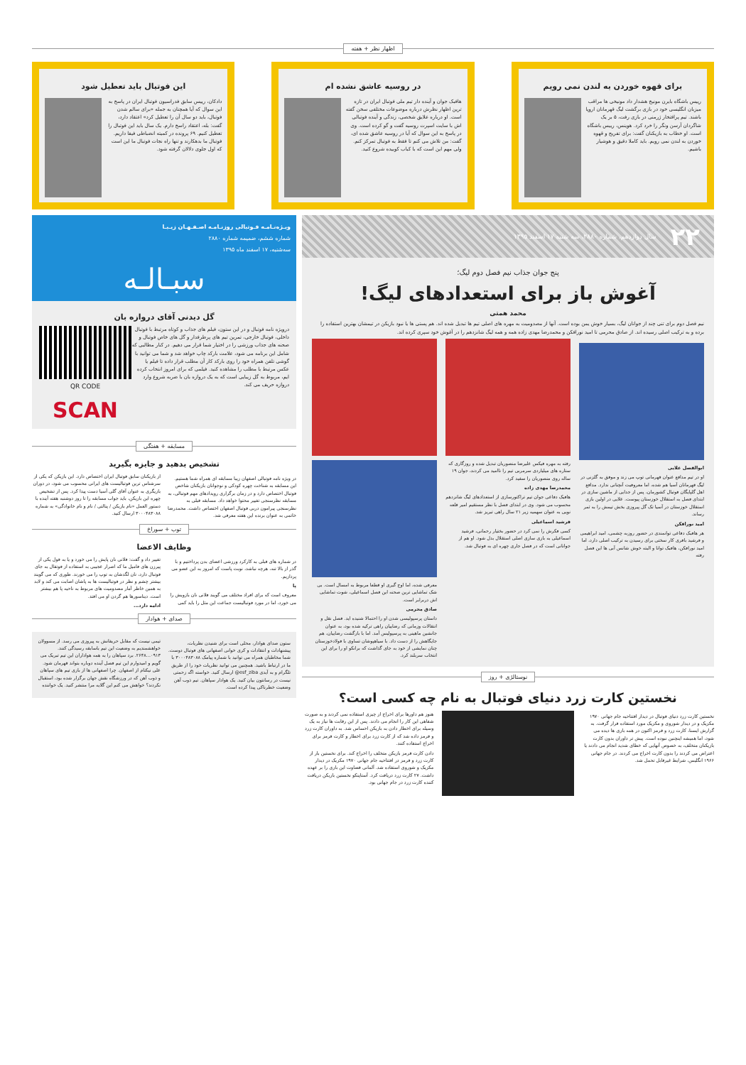اظهار نظر + هفته
برای قهوه خوردن به لندن نمی رویم
رییس باشگاه بایرن مونیخ هشدار داد مونیخی ها مراقب میزبان انگلیسی خود در بازی برگشت لیگ قهرمانان اروپا باشند. تیم پرافتخار ژرمنی در بازی رفت، ۵ بر یک شاگردان آرسن ونگر را خرد کرد. هوینس، رییس باشگاه است. او خطاب به بازیکنان گفت: برای تفریح و قهوه خوردن به لندن نمی رویم. باید کاملا دقیق و هوشیار باشیم.
در روسیه عاشق نشده ام
هافبک جوان و آینده دار تیم ملی فوتبال ایران در تازه ترین اظهار نظرش درباره موضوعات مختلفی سخن گفته است. او درباره علایق شخصی، زندگی و آینده فوتبالی اش با سایت اسپرت روسیه گفت و گو کرده است. وی در پاسخ به این سوال که آیا در روسیه عاشق شده ای، گفت: من تلاش می کنم تا فقط به فوتبال تمرکز کنم. ولی مهم این است که با کباب کوبیده شروع کنید.
این فوتبال باید تعطیل شود
دادکان، رییس سابق فدراسیون فوتبال ایران در پاسخ به این سوال که آیا همچنان به جمله «برای سالم شدن فوتبال، باید دو سال آن را تعطیل کرد» اعتقاد دارد، گفت: بله، اعتقاد راسخ دارم. یک سال باید این فوتبال را تعطیل کنیم. ۶۹ پرونده در کمیته انضباطی فیفا داریم. فوتبال ما بدهکارند و تنها راه نجات فوتبال ما این است که اول جلوی دلالان گرفته شود.
۲۲ سال دوازدهم، شماره ۲۸۸۰، سه شنبه ۱۷ اسفند ۱۳۹۵
پنج جوان جذاب نیم فصل دوم لیگ؛
آغوش باز برای استعدادهای لیگ!
محمد همتی
نیم فصل دوم برای تنی چند از جوانان لیگ، بسیار خوش یمن بوده است. آنها از مصدومیت به مهره های اصلی تیم ها تبدیل شده اند. هم پستی ها یا نبود بازیکن در تیمشان بهترین استفاده را برده و به ترکیب اصلی رسیده اند. از صادق محرمی تا امید نورافکن و محمدرضا مهدی زاده همه و همه لیگ شانزدهم را در آغوش خود سپری کرده اند.
ابوالفضل علایی
او در تیم مدافع عنوان قهرمانی توپ می زند و موفق به گلزنی در لیگ قهرمانان آسیا هم شده، اما معروفیت آنچنانی ندارد. مدافع اهل گلپایگان فوتبال کشورمان، پس از جدایی از ماشین سازی در ابتدای فصل به استقلال خوزستان پیوست. علایی در اولین بازی استقلال خوزستان در آسیا تک گل پیروزی بخش تیمش را به ثمر رساند.
امید نورافکن
هر هافبک دفاعی توانمندی در حضور روزبه چشمی، امید ابراهیمی و فرشید باقری کار سختی برای رسیدن به ترکیب اصلی دارد، اما امید نورافکن، هافبک توانا و البته خوش شانس آبی ها این فصل رفته
رفته به مهره فیکس علیرضا منصوریان تبدیل شده و روزگاری که ستاره های میلیاردی سرمربی تیم را ناامید می کردند، جوان ۱۹ ساله روی منصوریان را سفید کرد.
محمدرضا مهدی زاده
هافبک دفاعی جوان تیم تراکتورسازی از استعدادهای لیگ شانزدهم محسوب می شود. وی در ابتدای فصل با نظر مستقیم امیر قلعه نویی به عنوان سهمیه زیر ۲۱ سال راهی تبریز شد.
فرشید اسماعیلی
کسی فکرش را نمی کرد در حضور بختیار رحمانی، فرشید اسماعیلی به بازی سازی اصلی استقلال بدل شود. او هم از جوانانی است که در فصل جاری چهره ای به فوتبال شد.
معرفی شده، اما اوج گیری او قطعا مربوط به امسال است. بی شک تماشایی ترین صحنه این فصل اسماعیلی، شوت تماشایی اش دربرابر است.
صادق محرمی
داستان پرسپولیسی شدن او را احتمالا شنیده اید. فصل نقل و انتقالات وزمانی که رضاییان راهی ترکیه شده بود، به عنوان جانشین ماهینی به پرسپولیس آمد. اما با بازگشت رضاییان، هم جایگاهش را از دست داد. با سیاهپوشان تساوی با فولادخوزستان چنان نمایشی از خود به جای گذاشت که برانکو او را برای این انتخاب سربلند کرد.
نوستالژی + روز
نخستین کارت زرد دنیای فوتبال به نام چه کسی است؟
نخستین کارت زرد دنیای فوتبال در دیدار افتتاحیه جام جهانی ۱۹۷۰ مکزیک و در دیدار شوروی و مکزیک مورد استفاده قرار گرفت. به گزارش ایسنا، کارت زرد و قرمز اکنون در همه بازی ها دیده می شود، اما همیشه اینچنین نبوده است. پیش تر داوران بدون کارت بازیکنان متخلف، به خصوص آنهایی که خطای شدید انجام می دادند یا اعتراض می کردند را بدون کارت اخراج می کردند. در جام جهانی ۱۹۶۶ انگلیس، شرایط غیرقابل تحمل شد.
هنوز هم داورها برای اخراج از چیزی استفاده نمی کردند و به صورت شفاهی این کار را انجام می دادند. پس از این رقابت ها نیاز به یک وسیله برای اخطار دادن به بازیکن احساس شد. به داوران کارت زرد و قرمز داده شد که از کارت زرد برای اخطار و کارت قرمز برای اخراج استفاده کنند.
دادن کارت قرمز بازیکن متخلف را اخراج کند. برای نخستین بار از کارت زرد و قرمز در افتتاحیه جام جهانی ۱۹۷۰ مکزیک در دیدار مکزیک و شوروی استفاده شد. آلمانی قضاوت این بازی را بر عهده داشت. ۲۷ کارت زرد دریافت کرد. آستاپنکو نخستین بازیکن دریافت کننده کارت زرد در جام جهانی بود.
ویـژه‌نـامـه فـوتبالی روزنـامـه اصـفـهـان زیـبـا
شماره ششم، ضمیمه شماره ۲۸۸۰
سه‌شنبه، ۱۷ اسفند ماه ۱۳۹۵
سبـالـه
گل دیدنی آقای دروازه بان
QR CODE
SCAN
درویژه نامه فوتبال و در این ستون، فیلم های جذاب و کوتاه مرتبط با فوتبال داخلی، فوتبال خارجی، تمرین تیم های پرطرفدار و گل های خاص فوتبال و صحنه های جذاب ورزشی را در اختیار شما قرار می دهیم. در کنار مطالبی که شامل این برنامه می شود، علامت بارکد چاپ خواهد شد و شما می توانید با گوشی تلفن همراه خود را روی بارکد کار آن مطلب قرار داده تا فیلم یا عکس مرتبط با مطلب را مشاهده کنید. فیلمی که برای امروز انتخاب کرده ایم، مربوط به گل زیبایی است که به یک دروازه بان با ضربه شروع وارد دروازه حریف می کند.
مسابقه + هفتگی
تشخیص بدهید و جایزه بگیرید
در ویژه نامه فوتبالی اصفهان زیبا مسابقه ای همراه شما هستیم. این مسابقه به شناخت چهره کودکی و نوجوانان بازیکنان شاخص فوتبال اختصاص دارد و در زمان برگزاری رویدادهای مهم فوتبالی، به مسابقه نظرسنجی تغییر محتوا خواهد داد. مسابقه قبلی به نظرسنجی پیرامون دربی فوتبال اصفهان اختصاص داشت. محمدرضا خاتمی به عنوان برنده این هفته معرفی شد.
از بازیکنان سابق فوتبال ایران اختصاص دارد. این بازیکن که یکی از سرشناس ترین فوتبالیست های ایرانی محسوب می شود، در دوران بازیگری به عنوان آقای گلی آسیا دست پیدا کرد. پس از تشخیص چهره این بازیکن، باید جواب مسابقه را تا روز دوشنبه هفته آینده با دستور العمل «نام بازیکن / پنالتی / نام و نام خانوادگی» به شماره ۳۰۰۰۴۸۳۰۸۸ ارسال کنید.
توپ + سوراخ
وظایف الاعضا
در شماره های قبلی به کارکرد ورزشی اعضای بدن پرداختیم و با گذر از بالا تنه، هرچه نباشد، نوبت پاست که امروز به این عضو می پردازیم.
پا
معروف است که برای افراد مختلف می گویند فلانی نان بازویش را می خورد، اما در مورد فوتبالیست جماعت این مثل را باید کمی تغییر داد و گفت: فلانی نان پایش را می خورد و یا به قول یکی از پیرزن های فامیل ما که اصرار عجیبی به استفاده از فوتفال به جای فوتبال دارد، نان لگدشان به توپ را می خورند. طوری که می گویند بیشتر چشم و نظر در فوتبالیست ها به پاشان اصابت می کند و لابد به همین خاطر آمار مصدومیت های مربوط به ناحیه پا هم بیشتر است. دیناسورها هم گردن او می افتد.
ادامه دارد...
صدای + هوادار
ستون صدای هوادار، محلی است برای شنیدن نظریات، پیشنهادات و انتقادات و کری خوانی اصفهانی های فوتبال دوست. شما مخاطبان همراه می توانید با شماره پیامک ۳۰۰۰۴۸۳۰۸۸ با ما در ارتباط باشید. همچنین می توانید نظریات خود را از طریق تلگرام و به آیدی esf_ziba@ ارسال کنید. خواسته اگه زحمتی نیست در رسانتون بیان کنید. یک هوادار سپاهان. تیم ذوب آهن وضعیت خطرناکی پیدا کرده است.
تیمی نیست که مقابل حریفانش به پیروزی می رسد. از مسوولان خواهشمندیم به وضعیت این تیم باسابقه رسیدگی کنند. ۰۹۱۳...۲۶۴۸. برد سپاهان را به همه هواداران این تیم تبریک می گویم و امیدوارم این تیم فصل آینده دوباره بتواند قهرمان شود. علی نیکنام از اصفهان. چرا اصفهانی ها از بازی تیم های سپاهان و ذوب آهن که در ورزشگاه نقش جهان برگزار شده بود، استقبال نکردند؟ خواهش می کنم این گلایه مرا منتشر کنید. یک خواننده